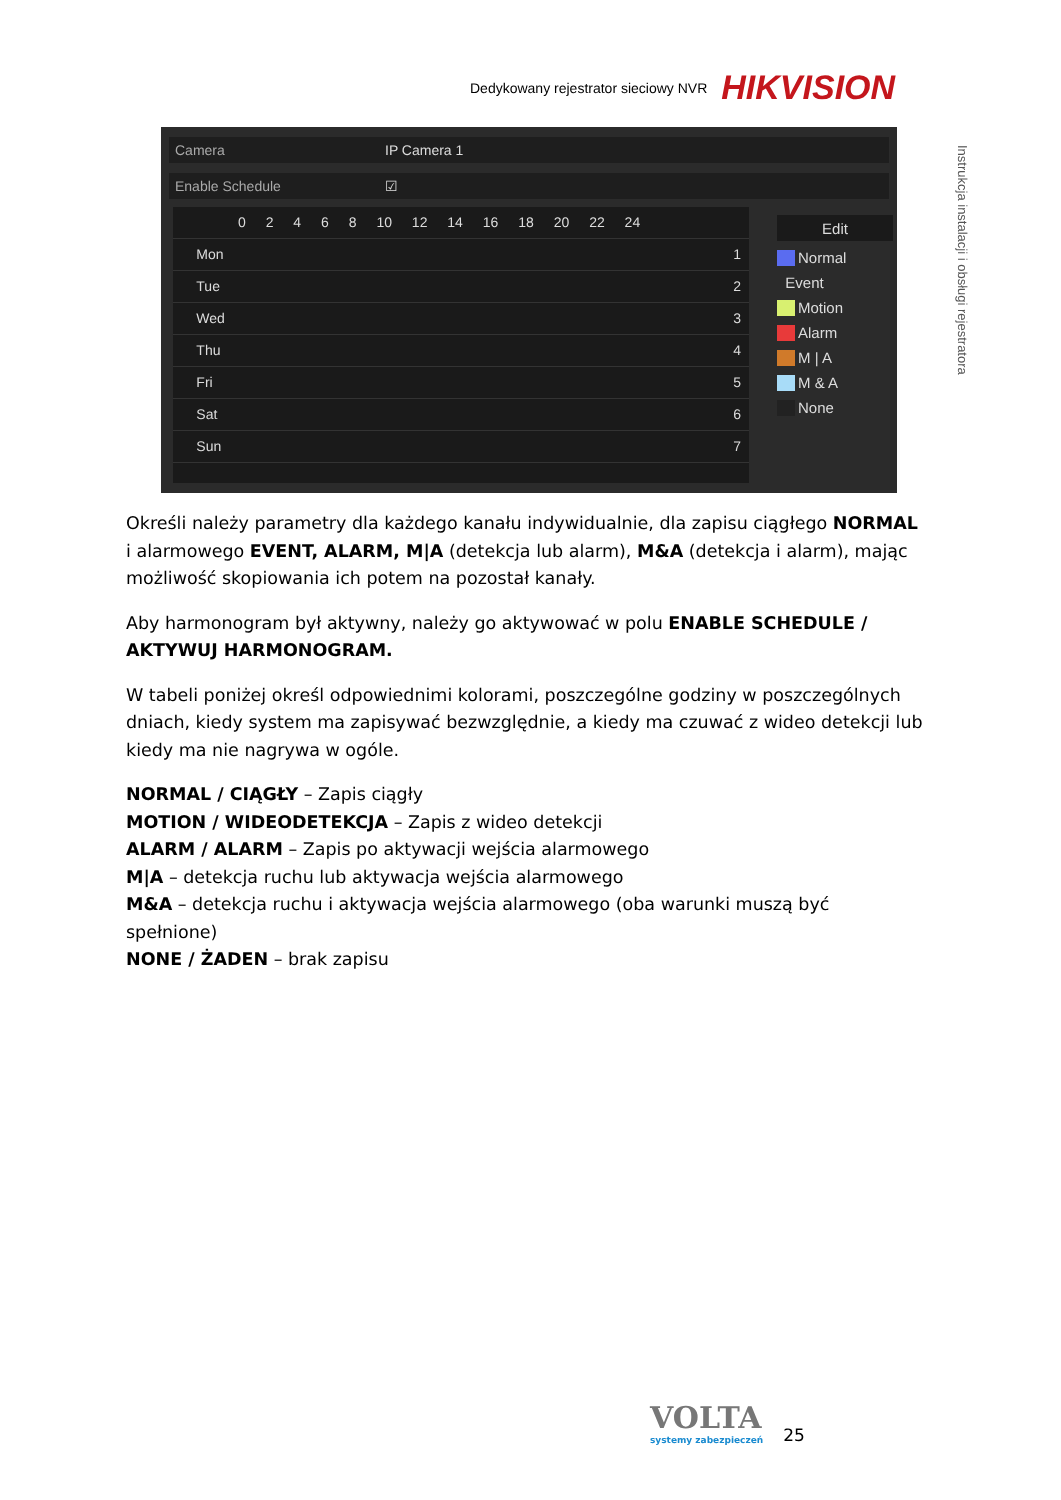Dedykowany rejestrator sieciowy NVR HIKVISION
Instrukcja instalacji i obsługi rejestratora
Camera IP Camera 1
Enable Schedule ☑
0 2 4 6 8 10 12 14 16 18 20 22 24
Mon 1
Tue 2
Wed 3
Thu 4
Fri 5
Sat 6
Sun 7
Edit
Normal
Event
Motion
Alarm
M | A
M & A
None
Określi należy parametry dla każdego kanału indywidualnie, dla zapisu ciągłego NORMAL i alarmowego EVENT, ALARM, M|A (detekcja lub alarm), M&A (detekcja i alarm), mając możliwość skopiowania ich potem na pozostał kanały.
Aby harmonogram był aktywny, należy go aktywować w polu ENABLE SCHEDULE / AKTYWUJ HARMONOGRAM.
W tabeli poniżej określ odpowiednimi kolorami, poszczególne godziny w poszczególnych dniach, kiedy system ma zapisywać bezwzględnie, a kiedy ma czuwać z wideo detekcji lub kiedy ma nie nagrywa w ogóle.
NORMAL / CIĄGŁY – Zapis ciągły
MOTION / WIDEODETEKCJA – Zapis z wideo detekcji
ALARM / ALARM – Zapis po aktywacji wejścia alarmowego
M|A – detekcja ruchu lub aktywacja wejścia alarmowego
M&A – detekcja ruchu i aktywacja wejścia alarmowego (oba warunki muszą być spełnione)
NONE / ŻADEN – brak zapisu
VOLTA
systemy zabezpieczeń
25